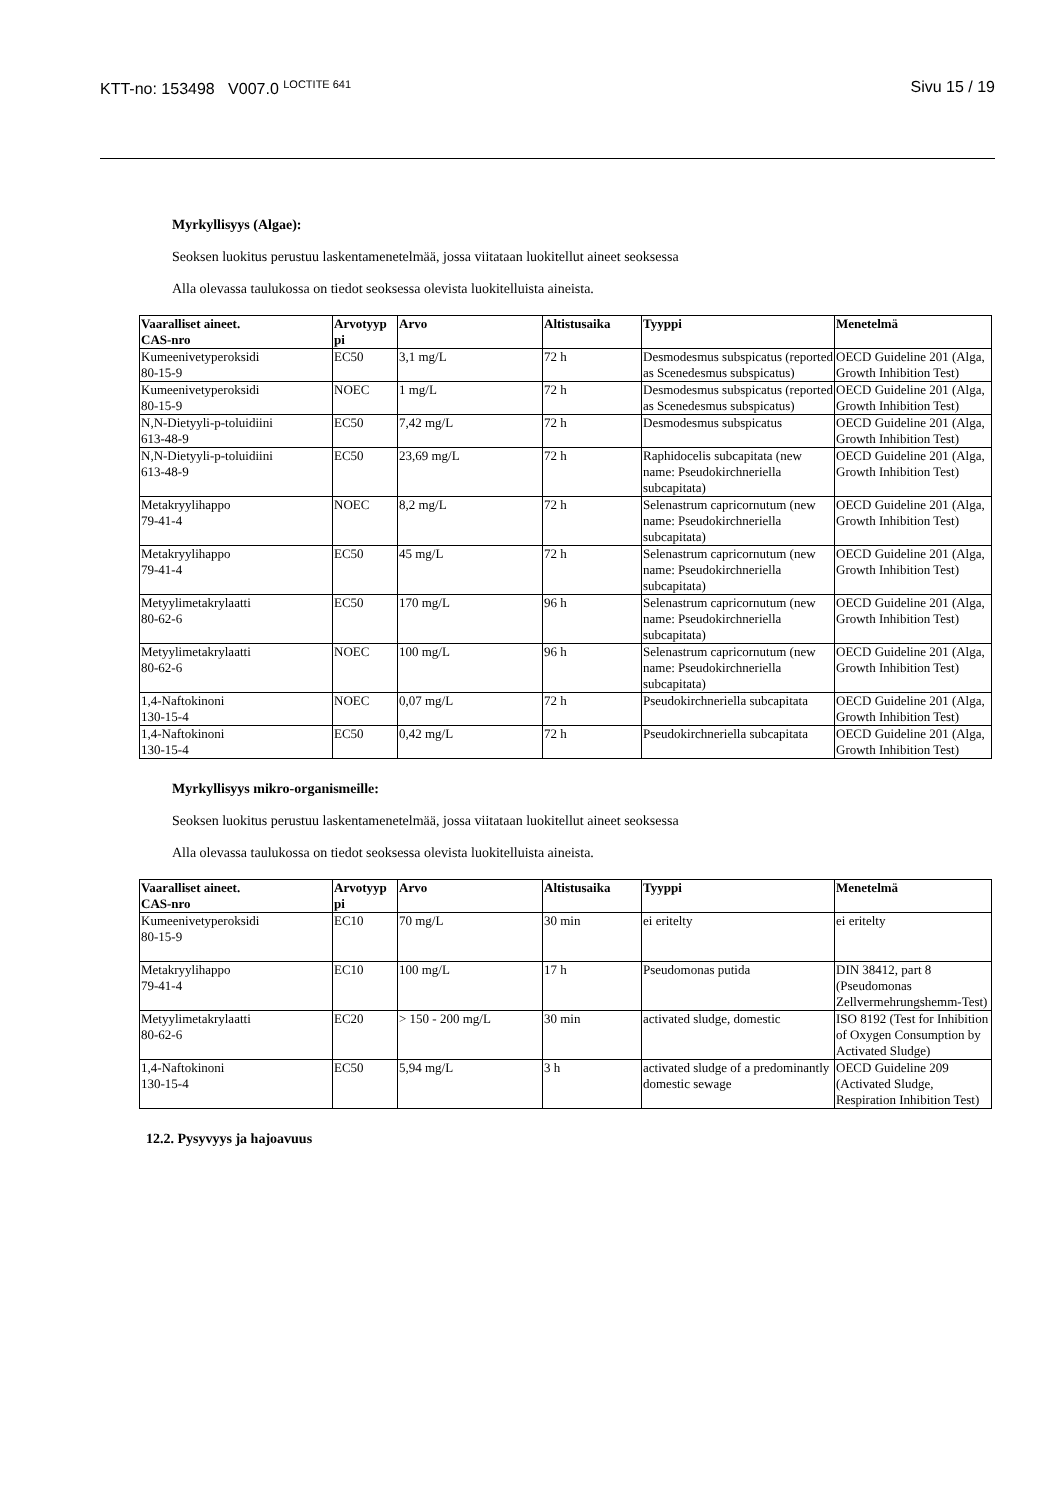KTT-no: 153498 V007.0 <sup>LOCTITE 641</sup> Sivu 15 / 19
Myrkyllisyys (Algae):
Seoksen luokitus perustuu laskentamenetelmää, jossa viitataan luokitellut aineet seoksessa
Alla olevassa taulukossa on tiedot seoksessa olevista luokitelluista aineista.
| Vaaralliset aineet. CAS-nro | Arvotyyp pi | Arvo | Altistusaika | Tyyppi | Menetelmä |
| --- | --- | --- | --- | --- | --- |
| Kumeenivetyperoksidi 80-15-9 | EC50 | 3,1 mg/L | 72 h | Desmodesmus subspicatus (reported as Scenedesmus subspicatus) | OECD Guideline 201 (Alga, Growth Inhibition Test) |
| Kumeenivetyperoksidi 80-15-9 | NOEC | 1 mg/L | 72 h | Desmodesmus subspicatus (reported as Scenedesmus subspicatus) | OECD Guideline 201 (Alga, Growth Inhibition Test) |
| N,N-Dietyyli-p-toluidiini 613-48-9 | EC50 | 7,42 mg/L | 72 h | Desmodesmus subspicatus | OECD Guideline 201 (Alga, Growth Inhibition Test) |
| N,N-Dietyyli-p-toluidiini 613-48-9 | EC50 | 23,69 mg/L | 72 h | Raphidocelis subcapitata (new name: Pseudokirchneriella subcapitata) | OECD Guideline 201 (Alga, Growth Inhibition Test) |
| Metakryylihappo 79-41-4 | NOEC | 8,2 mg/L | 72 h | Selenastrum capricornutum (new name: Pseudokirchneriella subcapitata) | OECD Guideline 201 (Alga, Growth Inhibition Test) |
| Metakryylihappo 79-41-4 | EC50 | 45 mg/L | 72 h | Selenastrum capricornutum (new name: Pseudokirchneriella subcapitata) | OECD Guideline 201 (Alga, Growth Inhibition Test) |
| Metyylimetakrylaatti 80-62-6 | EC50 | 170 mg/L | 96 h | Selenastrum capricornutum (new name: Pseudokirchneriella subcapitata) | OECD Guideline 201 (Alga, Growth Inhibition Test) |
| Metyylimetakrylaatti 80-62-6 | NOEC | 100 mg/L | 96 h | Selenastrum capricornutum (new name: Pseudokirchneriella subcapitata) | OECD Guideline 201 (Alga, Growth Inhibition Test) |
| 1,4-Naftokinoni 130-15-4 | NOEC | 0,07 mg/L | 72 h | Pseudokirchneriella subcapitata | OECD Guideline 201 (Alga, Growth Inhibition Test) |
| 1,4-Naftokinoni 130-15-4 | EC50 | 0,42 mg/L | 72 h | Pseudokirchneriella subcapitata | OECD Guideline 201 (Alga, Growth Inhibition Test) |
Myrkyllisyys mikro-organismeille:
Seoksen luokitus perustuu laskentamenetelmää, jossa viitataan luokitellut aineet seoksessa
Alla olevassa taulukossa on tiedot seoksessa olevista luokitelluista aineista.
| Vaaralliset aineet. CAS-nro | Arvotyyp pi | Arvo | Altistusaika | Tyyppi | Menetelmä |
| --- | --- | --- | --- | --- | --- |
| Kumeenivetyperoksidi 80-15-9 | EC10 | 70 mg/L | 30 min | ei eritelty | ei eritelty |
| Metakryylihappo 79-41-4 | EC10 | 100 mg/L | 17 h | Pseudomonas putida | DIN 38412, part 8 (Pseudomonas Zellvermehrungshemm-Test) |
| Metyylimetakrylaatti 80-62-6 | EC20 | > 150 - 200 mg/L | 30 min | activated sludge, domestic | ISO 8192 (Test for Inhibition of Oxygen Consumption by Activated Sludge) |
| 1,4-Naftokinoni 130-15-4 | EC50 | 5,94 mg/L | 3 h | activated sludge of a predominantly domestic sewage | OECD Guideline 209 (Activated Sludge, Respiration Inhibition Test) |
12.2. Pysyvyys ja hajoavuus